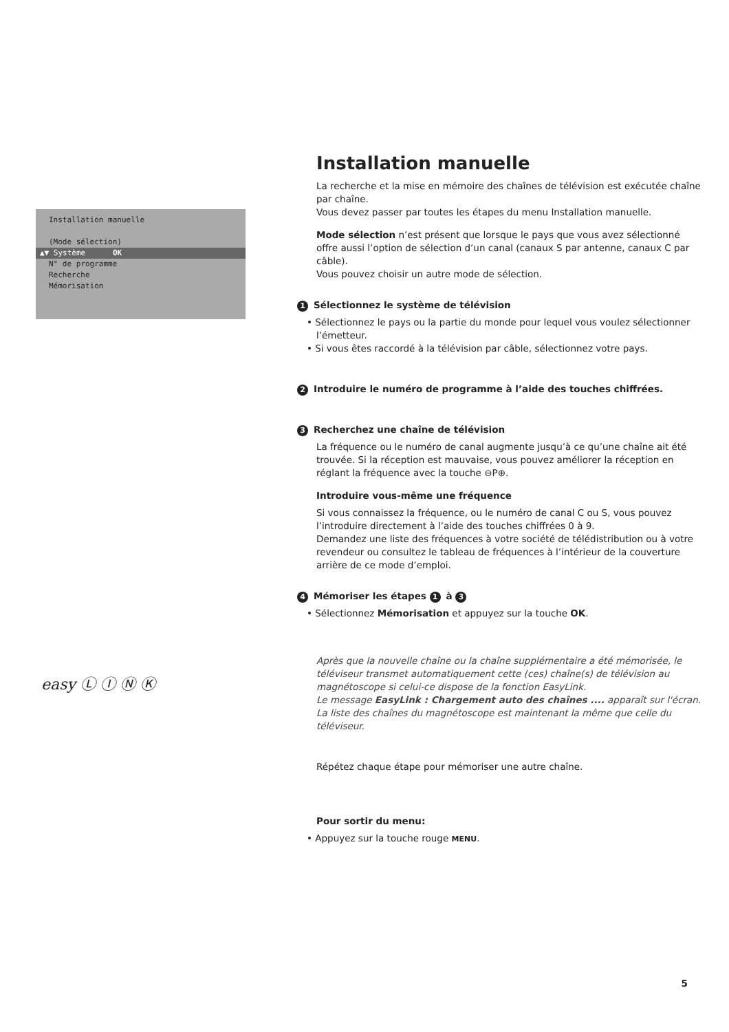Installation manuelle
(Mode sélection)
▲▼ Système OK
N° de programme
Recherche
Mémorisation
easy Ⓛ Ⓘ Ⓝ Ⓚ
Installation manuelle
La recherche et la mise en mémoire des chaînes de télévision est exécutée chaîne par chaîne.
Vous devez passer par toutes les étapes du menu Installation manuelle.
Mode sélection n’est présent que lorsque le pays que vous avez sélectionné offre aussi l’option de sélection d’un canal (canaux S par antenne, canaux C par câble).
Vous pouvez choisir un autre mode de sélection.
1 Sélectionnez le système de télévision
• Sélectionnez le pays ou la partie du monde pour lequel vous voulez sélectionner l’émetteur.
• Si vous êtes raccordé à la télévision par câble, sélectionnez votre pays.
2 Introduire le numéro de programme à l’aide des touches chiffrées.
3 Recherchez une chaîne de télévision
La fréquence ou le numéro de canal augmente jusqu’à ce qu’une chaîne ait été trouvée. Si la réception est mauvaise, vous pouvez améliorer la réception en réglant la fréquence avec la touche ⊖P⊕.
Introduire vous-même une fréquence
Si vous connaissez la fréquence, ou le numéro de canal C ou S, vous pouvez l’introduire directement à l’aide des touches chiffrées 0 à 9.
Demandez une liste des fréquences à votre société de télédistribution ou à votre revendeur ou consultez le tableau de fréquences à l’intérieur de la couverture arrière de ce mode d’emploi.
4 Mémoriser les étapes 1 à 3
• Sélectionnez Mémorisation et appuyez sur la touche OK.
Après que la nouvelle chaîne ou la chaîne supplémentaire a été mémorisée, le téléviseur transmet automatiquement cette (ces) chaîne(s) de télévision au magnétoscope si celui-ce dispose de la fonction EasyLink.
Le message EasyLink : Chargement auto des chaînes .... apparaît sur l'écran.
La liste des chaînes du magnétoscope est maintenant la même que celle du téléviseur.
Répétez chaque étape pour mémoriser une autre chaîne.
Pour sortir du menu:
• Appuyez sur la touche rouge MENU.
5